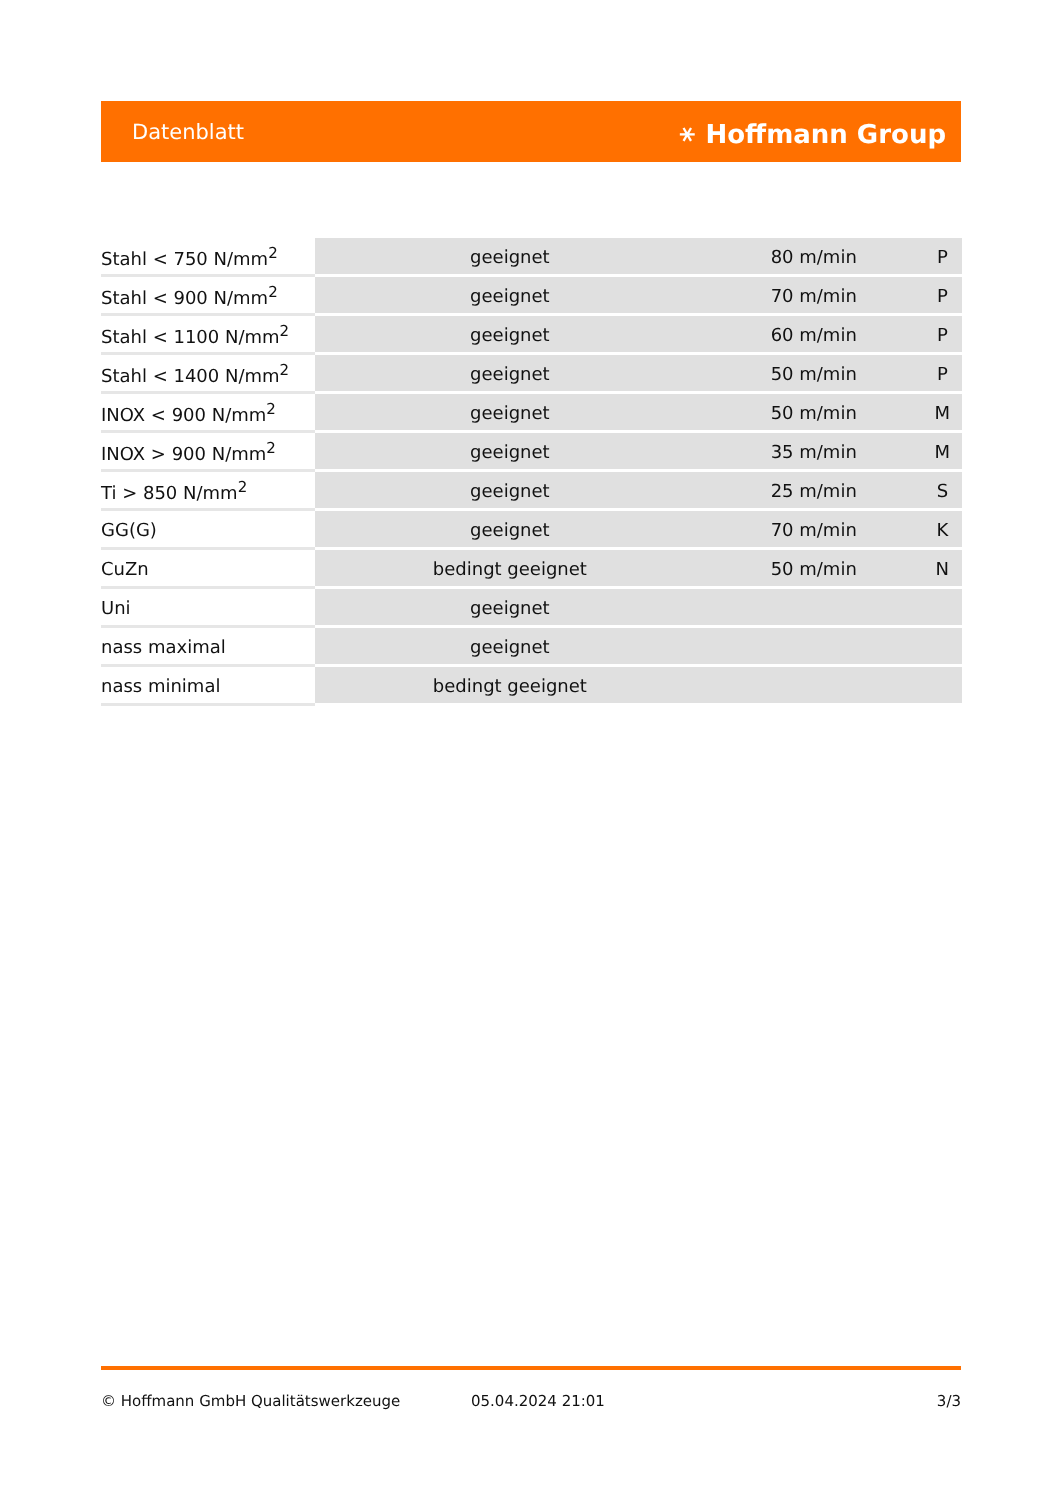Datenblatt ⚹ Hoffmann Group
| Stahl < 750 N/mm<sup>2</sup> | geeignet | 80 m/min | P |
| Stahl < 900 N/mm<sup>2</sup> | geeignet | 70 m/min | P |
| Stahl < 1100 N/mm<sup>2</sup> | geeignet | 60 m/min | P |
| Stahl < 1400 N/mm<sup>2</sup> | geeignet | 50 m/min | P |
| INOX < 900 N/mm<sup>2</sup> | geeignet | 50 m/min | M |
| INOX > 900 N/mm<sup>2</sup> | geeignet | 35 m/min | M |
| Ti > 850 N/mm<sup>2</sup> | geeignet | 25 m/min | S |
| GG(G) | geeignet | 70 m/min | K |
| CuZn | bedingt geeignet | 50 m/min | N |
| Uni | geeignet | | |
| nass maximal | geeignet | | |
| nass minimal | bedingt geeignet | | |
© Hoffmann GmbH Qualitätswerkzeuge 05.04.2024 21:01 3/3